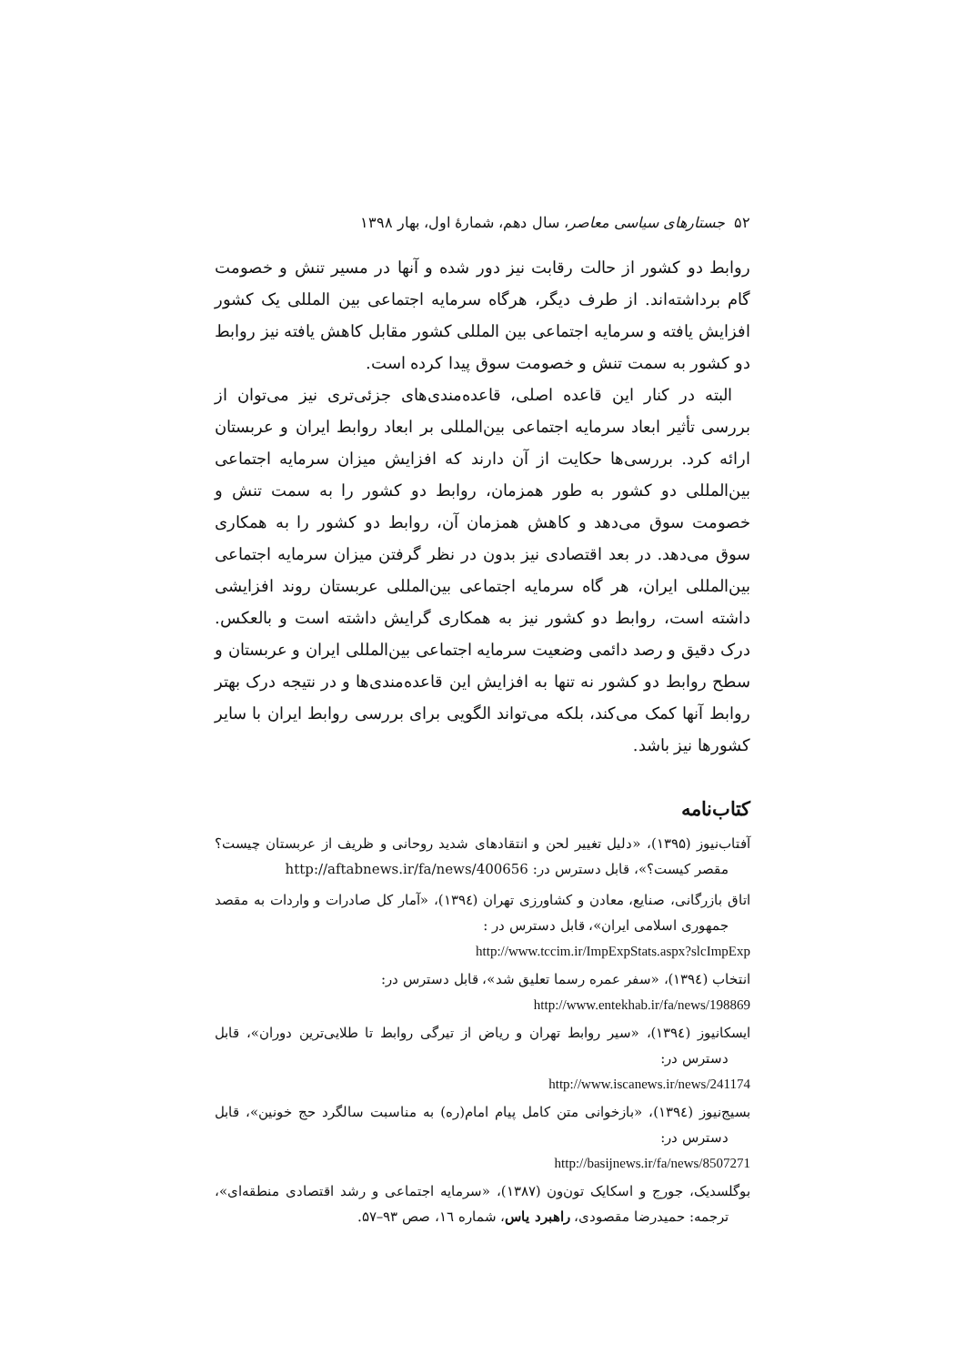۵۲ جستارهای سیاسی معاصر، سال دهم، شمارهٔ اول، بهار ۱۳۹۸
روابط دو کشور از حالت رقابت نیز دور شده و آنها در مسیر تنش و خصومت گام برداشته‌اند. از طرف دیگر، هرگاه سرمایه اجتماعی بین المللی یک کشور افزایش یافته و سرمایه اجتماعی بین المللی کشور مقابل کاهش یافته نیز روابط دو کشور به سمت تنش و خصومت سوق پیدا کرده است.
البته در کنار این قاعده اصلی، قاعده‌مندی‌های جزئی‌تری نیز می‌توان از بررسی تأثیر ابعاد سرمایه اجتماعی بین‌المللی بر ابعاد روابط ایران و عربستان ارائه کرد. بررسی‌ها حکایت از آن دارند که افزایش میزان سرمایه اجتماعی بین‌المللی دو کشور به طور همزمان، روابط دو کشور را به سمت تنش و خصومت سوق می‌دهد و کاهش همزمان آن، روابط دو کشور را به همکاری سوق می‌دهد. در بعد اقتصادی نیز بدون در نظر گرفتن میزان سرمایه اجتماعی بین‌المللی ایران، هر گاه سرمایه اجتماعی بین‌المللی عربستان روند افزایشی داشته است، روابط دو کشور نیز به همکاری گرایش داشته است و بالعکس. درک دقیق و رصد دائمی وضعیت سرمایه اجتماعی بین‌المللی ایران و عربستان و سطح روابط دو کشور نه تنها به افزایش این قاعده‌مندی‌ها و در نتیجه درک بهتر روابط آنها کمک می‌کند، بلکه می‌تواند الگویی برای بررسی روابط ایران با سایر کشورها نیز باشد.
کتاب‌نامه
آفتاب‌نیوز (۱۳۹۵)، «دلیل تغییر لحن و انتقادهای شدید روحانی و ظریف از عربستان چیست؟ مقصر کیست؟»، قابل دسترس در: http://aftabnews.ir/fa/news/400656
اتاق بازرگانی، صنایع، معادن و کشاورزی تهران (۱۳۹٤)، «آمار کل صادرات و واردات به مقصد جمهوری اسلامی ایران»، قابل دسترس در :
http://www.tccim.ir/ImpExpStats.aspx?slcImpExp
انتخاب (۱۳۹٤)، «سفر عمره رسما تعلیق شد»، قابل دسترس در:
http://www.entekhab.ir/fa/news/198869
ایسکانیوز (۱۳۹٤)، «سیر روابط تهران و ریاض از تیرگی روابط تا طلایی‌ترین دوران»، قابل دسترس در:
http://www.iscanews.ir/news/241174
بسیج‌نیوز (۱۳۹٤)، «بازخوانی متن کامل پیام امام(ره) به مناسبت سالگرد حج خونین»، قابل دسترس در:
http://basijnews.ir/fa/news/8507271
بوگلسدیک، جورج و اسکایک تون‌ون (۱۳۸۷)، «سرمایه اجتماعی و رشد اقتصادی منطقه‌ای»، ترجمه: حمیدرضا مقصودی، راهبرد یاس، شماره ۱٦، صص ۹۳–۵۷.